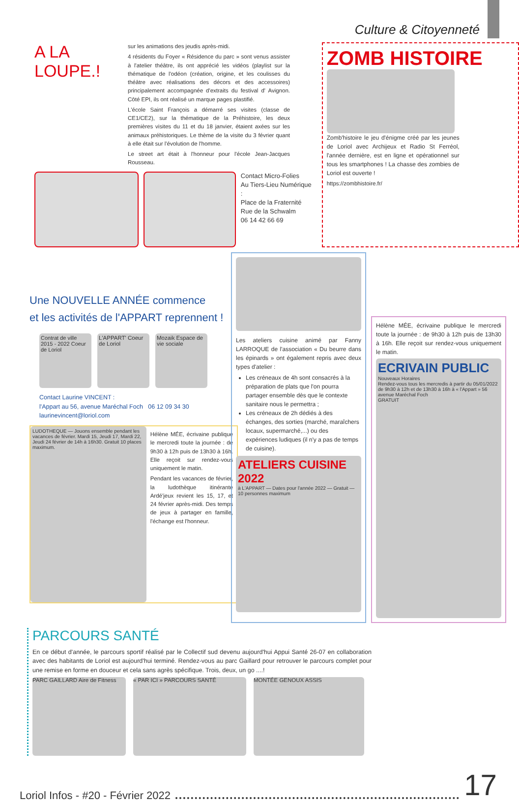Culture & Citoyenneté
A LA LOUPE.!
sur les animations des jeudis après-midi.
4 résidents du Foyer « Résidence du parc » sont venus assister à l'atelier théâtre, ils ont apprécié les vidéos (playlist sur la thématique de l'odéon (création, origine, et les coulisses du théâtre avec réalisations des décors et des accessoires) principalement accompagnée d'extraits du festival d' Avignon. Côté EPI, ils ont réalisé un marque pages plastifié.
L'école Saint François a démarré ses visites (classe de CE1/CE2), sur la thématique de la Préhistoire, les deux premières visites du 11 et du 18 janvier, étaient axées sur les animaux préhistoriques. Le thème de la visite du 3 février quant à elle était sur l'évolution de l'homme.
Le street art était à l'honneur pour l'école Jean-Jacques Rousseau.
Contact Micro-Folies
Au Tiers-Lieu Numérique :
Place de la Fraternité
Rue de la Schwalm
06 14 42 66 69
ZOMB HISTOIRE
Zomb'histoire le jeu d'énigme créé par les jeunes de Loriol avec Archijeux et Radio St Ferréol, l'année dernière, est en ligne et opérationnel sur tous les smartphones ! La chasse des zombies de Loriol est ouverte !
https://zombhistoire.fr/
Une NOUVELLE ANNÉE commence
et les activités de l'APPART reprennent !
Contrat de ville 2015 - 2022 Coeur de Loriol
L'APPART' Coeur de Loriol
Mozaik Espace de vie sociale
Contact Laurine VINCENT :
l'Appart au 56, avenue Maréchal Foch 06 12 09 34 30
laurinevincent@loriol.com
LUDOTHEQUE — Jouons ensemble pendant les vacances de février. Mardi 15, Jeudi 17, Mardi 22, Jeudi 24 février de 14h à 16h30. Gratuit 10 places maximum.
Hélène MÉE, écrivaine publique le mercredi toute la journée : de 9h30 à 12h puis de 13h30 à 16h. Elle reçoit sur rendez-vous uniquement le matin.
Pendant les vacances de février, la ludothèque itinérante Ardé'jeux revient les 15, 17, et 24 février après-midi. Des temps de jeux à partager en famille, l'échange est l'honneur.
Les ateliers cuisine animé par Fanny LARROQUE de l'association « Du beurre dans les épinards » ont également repris avec deux types d'atelier :
Les créneaux de 4h sont consacrés à la préparation de plats que l'on pourra partager ensemble dès que le contexte sanitaire nous le permettra ;
Les créneaux de 2h dédiés à des échanges, des sorties (marché, maraîchers locaux, supermarché,...) ou des expériences ludiques (il n'y a pas de temps de cuisine).
ATELIERS CUISINE 2022
à L'APPART — Dates pour l'année 2022 — Gratuit — 10 personnes maximum
Hélène MÉE, écrivaine publique le mercredi toute la journée : de 9h30 à 12h puis de 13h30 à 16h. Elle reçoit sur rendez-vous uniquement le matin.
ECRIVAIN PUBLIC
Nouveaux Horaires
Rendez-vous tous les mercredis à partir du 05/01/2022 de 9h30 à 12h et de 13h30 à 16h à « l'Appart » 56 avenue Maréchal Foch
GRATUIT
PARCOURS SANTÉ
En ce début d'année, le parcours sportif réalisé par le Collectif sud devenu aujourd'hui Appui Santé 26-07 en collaboration avec des habitants de Loriol est aujourd'hui terminé. Rendez-vous au parc Gaillard pour retrouver le parcours complet pour une remise en forme en douceur et cela sans agrès spécifique. Trois, deux, un go ....!
PARC GAILLARD Aire de Fitness
« PAR ICI » PARCOURS SANTÉ MONTÉE GENOUX ASSIS
Loriol Infos - #20 - Février 2022
17